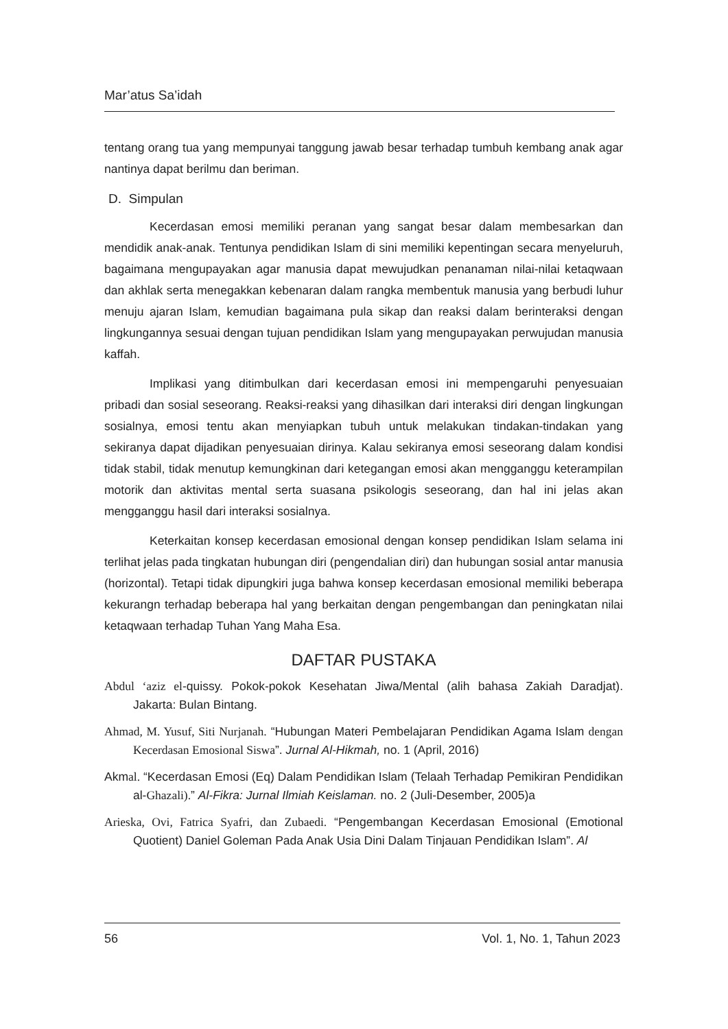Mar’atus Sa’idah
tentang orang tua yang mempunyai tanggung jawab besar terhadap tumbuh kembang anak agar nantinya dapat berilmu dan beriman.
D. Simpulan
Kecerdasan emosi memiliki peranan yang sangat besar dalam membesarkan dan mendidik anak-anak. Tentunya pendidikan Islam di sini memiliki kepentingan secara menyeluruh, bagaimana mengupayakan agar manusia dapat mewujudkan penanaman nilai-nilai ketaqwaan dan akhlak serta menegakkan kebenaran dalam rangka membentuk manusia yang berbudi luhur menuju ajaran Islam, kemudian bagaimana pula sikap dan reaksi dalam berinteraksi dengan lingkungannya sesuai dengan tujuan pendidikan Islam yang mengupayakan perwujudan manusia kaffah.
Implikasi yang ditimbulkan dari kecerdasan emosi ini mempengaruhi penyesuaian pribadi dan sosial seseorang. Reaksi-reaksi yang dihasilkan dari interaksi diri dengan lingkungan sosialnya, emosi tentu akan menyiapkan tubuh untuk melakukan tindakan-tindakan yang sekiranya dapat dijadikan penyesuaian dirinya. Kalau sekiranya emosi seseorang dalam kondisi tidak stabil, tidak menutup kemungkinan dari ketegangan emosi akan mengganggu keterampilan motorik dan aktivitas mental serta suasana psikologis seseorang, dan hal ini jelas akan mengganggu hasil dari interaksi sosialnya.
Keterkaitan konsep kecerdasan emosional dengan konsep pendidikan Islam selama ini terlihat jelas pada tingkatan hubungan diri (pengendalian diri) dan hubungan sosial antar manusia (horizontal). Tetapi tidak dipungkiri juga bahwa konsep kecerdasan emosional memiliki beberapa kekurangn terhadap beberapa hal yang berkaitan dengan pengembangan dan peningkatan nilai ketaqwaan terhadap Tuhan Yang Maha Esa.
DAFTAR PUSTAKA
Abdul ‘aziz el-quissy. Pokok-pokok Kesehatan Jiwa/Mental (alih bahasa Zakiah Daradjat). Jakarta: Bulan Bintang.
Ahmad, M. Yusuf, Siti Nurjanah. “Hubungan Materi Pembelajaran Pendidikan Agama Islam dengan Kecerdasan Emosional Siswa”. Jurnal Al-Hikmah, no. 1 (April, 2016)
Akmal. “Kecerdasan Emosi (Eq) Dalam Pendidikan Islam (Telaah Terhadap Pemikiran Pendidikan al-Ghazali).” Al-Fikra: Jurnal Ilmiah Keislaman. no. 2 (Juli-Desember, 2005)a
Arieska, Ovi, Fatrica Syafri, dan Zubaedi. “Pengembangan Kecerdasan Emosional (Emotional Quotient) Daniel Goleman Pada Anak Usia Dini Dalam Tinjauan Pendidikan Islam”. Al
56 Vol. 1, No. 1, Tahun 2023